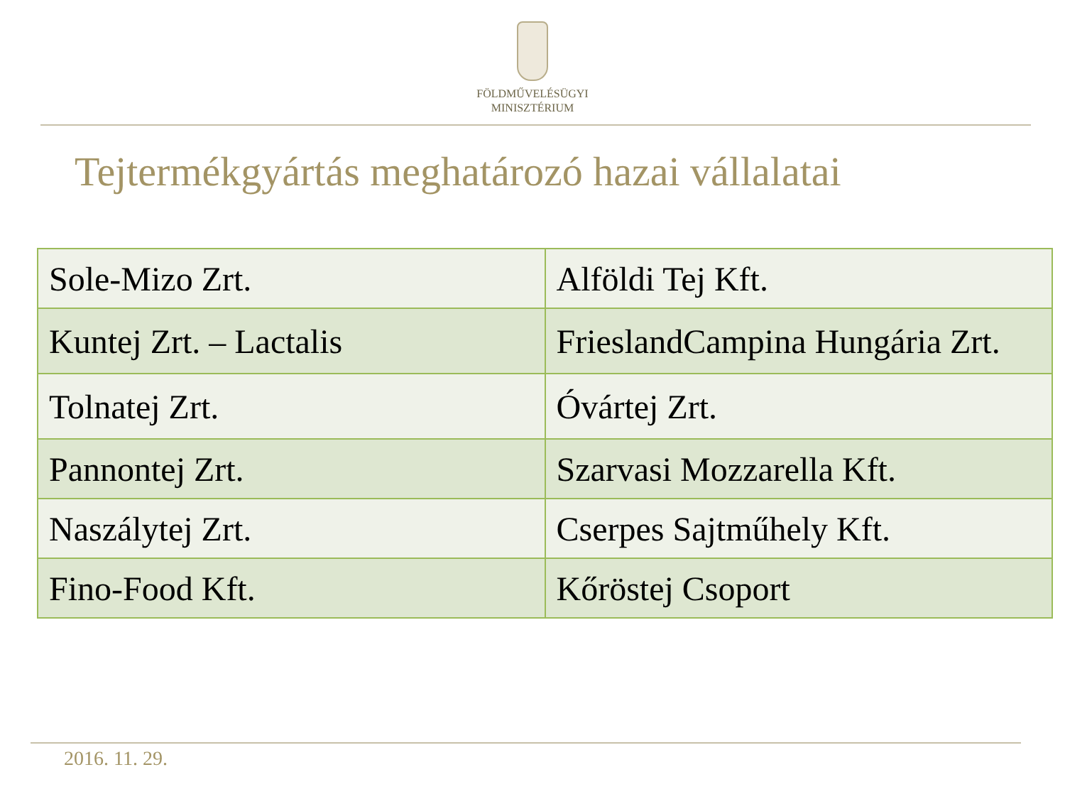FÖLDMŰVELÉSÜGYI
MINISZTÉRIUM
Tejtermékgyártás meghatározó hazai vállalatai
| Sole-Mizo Zrt. | Alföldi Tej Kft. |
| Kuntej Zrt. – Lactalis | FrieslandCampina Hungária Zrt. |
| Tolnatej Zrt. | Óvártej Zrt. |
| Pannontej Zrt. | Szarvasi Mozzarella Kft. |
| Naszálytej Zrt. | Cserpes Sajtműhely Kft. |
| Fino-Food Kft. | Kőröstej Csoport |
2016. 11. 29.